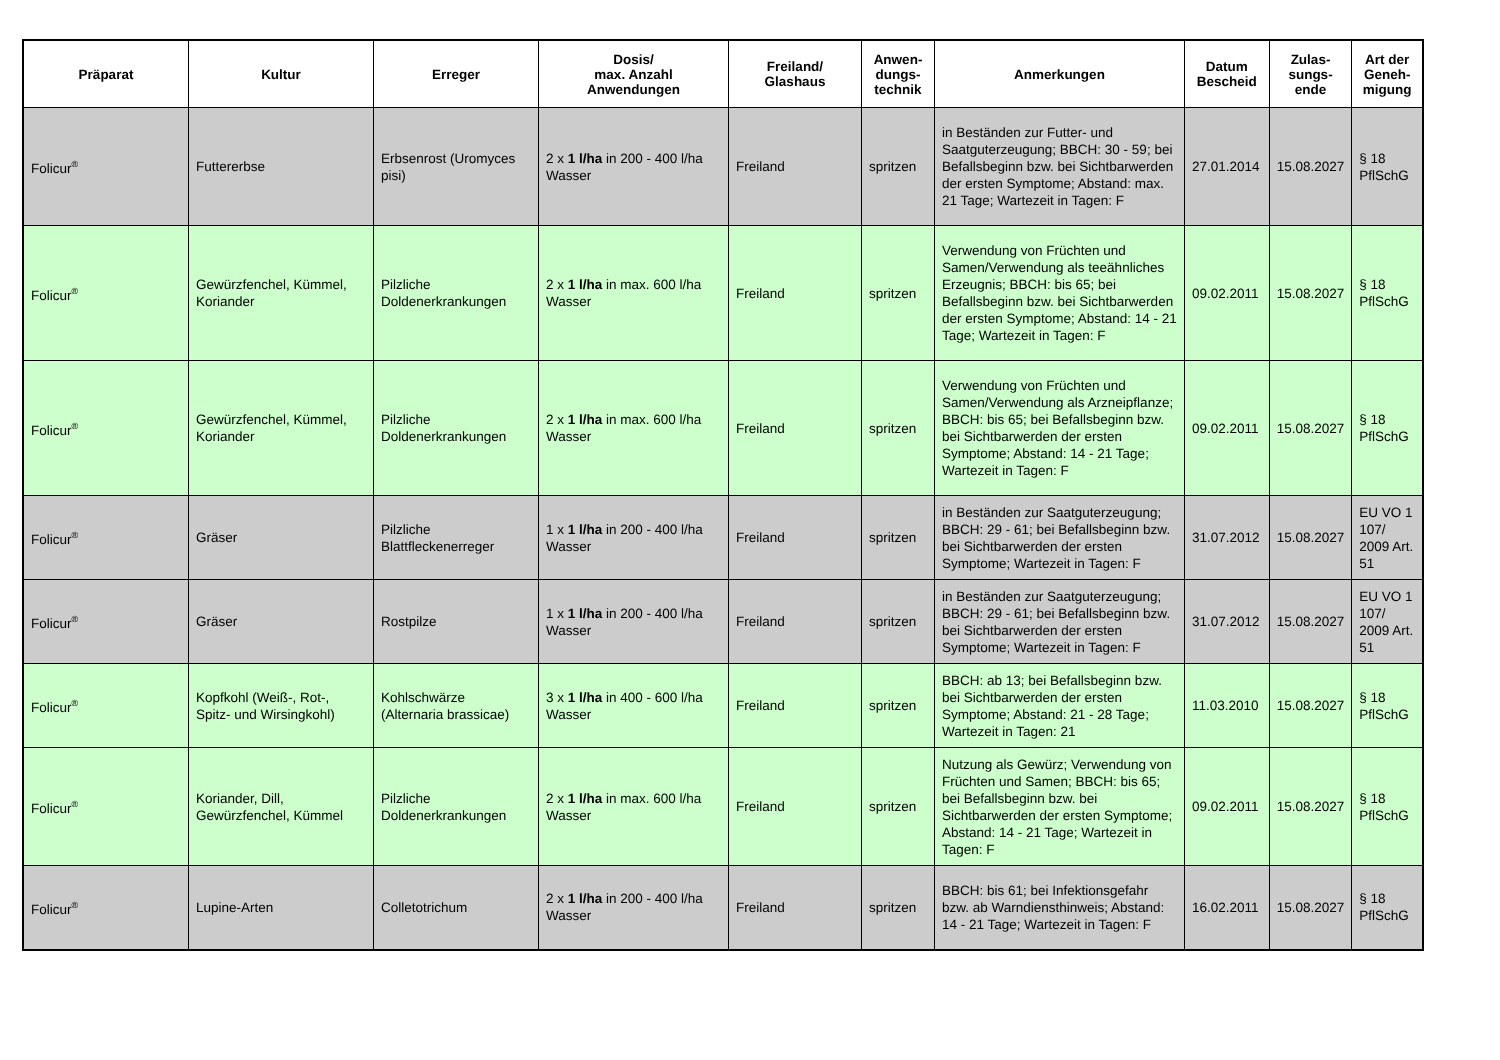| Präparat | Kultur | Erreger | Dosis/ max. Anzahl Anwendungen | Freiland/ Glashaus | Anwen- dungs- technik | Anmerkungen | Datum Bescheid | Zulas- sungs- ende | Art der Geneh- migung |
| --- | --- | --- | --- | --- | --- | --- | --- | --- | --- |
| Folicur<sup>®</sup> | Futtererbse | Erbsenrost (Uromyces pisi) | 2 x 1 l/ha in 200 - 400 l/ha Wasser | Freiland | spritzen | in Beständen zur Futter- und Saatguterzeugung; BBCH: 30 - 59; bei Befallsbeginn bzw. bei Sichtbarwerden der ersten Symptome; Abstand: max. 21 Tage; Wartezeit in Tagen: F | 27.01.2014 | 15.08.2027 | § 18 PflSchG |
| Folicur<sup>®</sup> | Gewürzfenchel, Kümmel, Koriander | Pilzliche Doldenerkrankungen | 2 x 1 l/ha in max. 600 l/ha Wasser | Freiland | spritzen | Verwendung von Früchten und Samen/Verwendung als teeähnliches Erzeugnis; BBCH: bis 65; bei Befallsbeginn bzw. bei Sichtbarwerden der ersten Symptome; Abstand: 14 - 21 Tage; Wartezeit in Tagen: F | 09.02.2011 | 15.08.2027 | § 18 PflSchG |
| Folicur<sup>®</sup> | Gewürzfenchel, Kümmel, Koriander | Pilzliche Doldenerkrankungen | 2 x 1 l/ha in max. 600 l/ha Wasser | Freiland | spritzen | Verwendung von Früchten und Samen/Verwendung als Arzneipflanze; BBCH: bis 65; bei Befallsbeginn bzw. bei Sichtbarwerden der ersten Symptome; Abstand: 14 - 21 Tage; Wartezeit in Tagen: F | 09.02.2011 | 15.08.2027 | § 18 PflSchG |
| Folicur<sup>®</sup> | Gräser | Pilzliche Blattfleckenerreger | 1 x 1 l/ha in 200 - 400 l/ha Wasser | Freiland | spritzen | in Beständen zur Saatguterzeugung; BBCH: 29 - 61; bei Befallsbeginn bzw. bei Sichtbarwerden der ersten Symptome; Wartezeit in Tagen: F | 31.07.2012 | 15.08.2027 | EU VO 1 107/ 2009 Art. 51 |
| Folicur<sup>®</sup> | Gräser | Rostpilze | 1 x 1 l/ha in 200 - 400 l/ha Wasser | Freiland | spritzen | in Beständen zur Saatguterzeugung; BBCH: 29 - 61; bei Befallsbeginn bzw. bei Sichtbarwerden der ersten Symptome; Wartezeit in Tagen: F | 31.07.2012 | 15.08.2027 | EU VO 1 107/ 2009 Art. 51 |
| Folicur<sup>®</sup> | Kopfkohl (Weiß-, Rot-, Spitz- und Wirsingkohl) | Kohlschwärze (Alternaria brassicae) | 3 x 1 l/ha in 400 - 600 l/ha Wasser | Freiland | spritzen | BBCH: ab 13; bei Befallsbeginn bzw. bei Sichtbarwerden der ersten Symptome; Abstand: 21 - 28 Tage; Wartezeit in Tagen: 21 | 11.03.2010 | 15.08.2027 | § 18 PflSchG |
| Folicur<sup>®</sup> | Koriander, Dill, Gewürzfenchel, Kümmel | Pilzliche Doldenerkrankungen | 2 x 1 l/ha in max. 600 l/ha Wasser | Freiland | spritzen | Nutzung als Gewürz; Verwendung von Früchten und Samen; BBCH: bis 65; bei Befallsbeginn bzw. bei Sichtbarwerden der ersten Symptome; Abstand: 14 - 21 Tage; Wartezeit in Tagen: F | 09.02.2011 | 15.08.2027 | § 18 PflSchG |
| Folicur<sup>®</sup> | Lupine-Arten | Colletotrichum | 2 x 1 l/ha in 200 - 400 l/ha Wasser | Freiland | spritzen | BBCH: bis 61; bei Infektionsgefahr bzw. ab Warndiensthinweis; Abstand: 14 - 21 Tage; Wartezeit in Tagen: F | 16.02.2011 | 15.08.2027 | § 18 PflSchG |